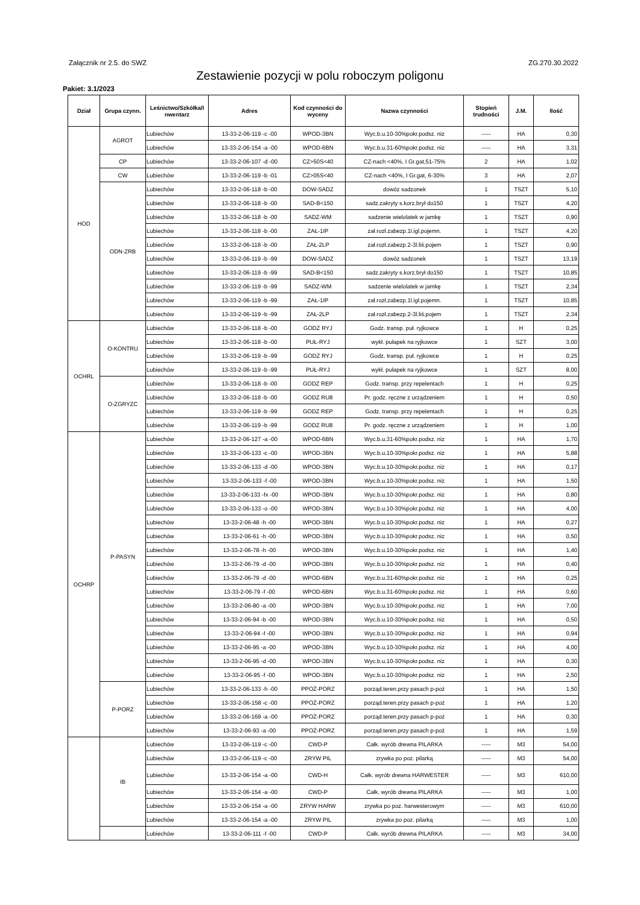Załącznik nr 2.5. do SWZ ZG.270.30.2022
Zestawienie pozycji w polu roboczym poligonu
Pakiet: 3.1/2023
| Dział | Grupa czynn. | Leśnictwo/Szkółka/I nwentarz | Adres | Kod czynności do wyceny | Nazwa czynności | Stopień trudności | J.M. | Ilość |
| --- | --- | --- | --- | --- | --- | --- | --- | --- |
| HOD | AGROT | Lubiechów | 13-33-2-06-119 -c -00 | WPOD-3BN | Wyc.b.u.10-30%pokr.podsz. niz | ----- | HA | 0,30 |
| | | Lubiechów | 13-33-2-06-154 -a -00 | WPOD-6BN | Wyc.b.u.31-60%pokr.podsz. niz | ----- | HA | 3,31 |
| | CP | Lubiechów | 13-33-2-06-107 -d -00 | CZ>50S<40 | CZ-nach <40%, I Gr.gat,51-75% | 2 | HA | 1,02 |
| | CW | Lubiechów | 13-33-2-06-119 -b -01 | CZ>05S<40 | CZ-nach <40%, I Gr.gat, 6-30% | 3 | HA | 2,07 |
| | ODN-ZRB | Lubiechów | 13-33-2-06-118 -b -00 | DOW-SADZ | dowóz sadzonek | 1 | TSZT | 5,10 |
| | | Lubiechów | 13-33-2-06-118 -b -00 | SAD-B<150 | sadz.zakryty s.korz.brył do150 | 1 | TSZT | 4,20 |
| | | Lubiechów | 13-33-2-06-118 -b -00 | SADZ-WM | sadzenie wielolatek w jamkę | 1 | TSZT | 0,90 |
| | | Lubiechów | 13-33-2-06-118 -b -00 | ZAŁ-1IP | zał.rozł.zabezp.1l.igl.pojemn. | 1 | TSZT | 4,20 |
| | | Lubiechów | 13-33-2-06-118 -b -00 | ZAŁ-2LP | zał.rozł.zabezp.2-3l.liś.pojem | 1 | TSZT | 0,90 |
| | | Lubiechów | 13-33-2-06-119 -b -99 | DOW-SADZ | dowóz sadzonek | 1 | TSZT | 13,19 |
| | | Lubiechów | 13-33-2-06-119 -b -99 | SAD-B<150 | sadz.zakryty s.korz.brył do150 | 1 | TSZT | 10,85 |
| | | Lubiechów | 13-33-2-06-119 -b -99 | SADZ-WM | sadzenie wielolatek w jamkę | 1 | TSZT | 2,34 |
| | | Lubiechów | 13-33-2-06-119 -b -99 | ZAŁ-1IP | zał.rozł.zabezp.1l.igl.pojemn. | 1 | TSZT | 10,85 |
| | | Lubiechów | 13-33-2-06-119 -b -99 | ZAŁ-2LP | zał.rozł.zabezp.2-3l.liś.pojem | 1 | TSZT | 2,34 |
| OCHRL | O-KONTRU | Lubiechów | 13-33-2-06-118 -b -00 | GODZ RYJ | Godz. transp. puł. ryjkowce | 1 | H | 0,25 |
| | | Lubiechów | 13-33-2-06-118 -b -00 | PUŁ-RYJ | wykł. pułapek na ryjkowce | 1 | SZT | 3,00 |
| | | Lubiechów | 13-33-2-06-119 -b -99 | GODZ RYJ | Godz. transp. puł. ryjkowce | 1 | H | 0,25 |
| | | Lubiechów | 13-33-2-06-119 -b -99 | PUŁ-RYJ | wykł. pułapek na ryjkowce | 1 | SZT | 8,00 |
| | O-ZGRYZC | Lubiechów | 13-33-2-06-118 -b -00 | GODZ REP | Godz. transp. przy repelentach | 1 | H | 0,25 |
| | | Lubiechów | 13-33-2-06-118 -b -00 | GODZ RU8 | Pr. godz. ręczne z urządzeniem | 1 | H | 0,50 |
| | | Lubiechów | 13-33-2-06-119 -b -99 | GODZ REP | Godz. transp. przy repelentach | 1 | H | 0,25 |
| | | Lubiechów | 13-33-2-06-119 -b -99 | GODZ RU8 | Pr. godz. ręczne z urządzeniem | 1 | H | 1,00 |
| OCHRP | P-PASYN | Lubiechów | 13-33-2-06-127 -a -00 | WPOD-6BN | Wyc.b.u.31-60%pokr.podsz. niz | 1 | HA | 1,70 |
| | | Lubiechów | 13-33-2-06-133 -c -00 | WPOD-3BN | Wyc.b.u.10-30%pokr.podsz. niz | 1 | HA | 5,88 |
| | | Lubiechów | 13-33-2-06-133 -d -00 | WPOD-3BN | Wyc.b.u.10-30%pokr.podsz. niz | 1 | HA | 0,17 |
| | | Lubiechów | 13-33-2-06-133 -f -00 | WPOD-3BN | Wyc.b.u.10-30%pokr.podsz. niz | 1 | HA | 1,50 |
| | | Lubiechów | 13-33-2-06-133 -fx -00 | WPOD-3BN | Wyc.b.u.10-30%pokr.podsz. niz | 1 | HA | 0,80 |
| | | Lubiechów | 13-33-2-06-133 -o -00 | WPOD-3BN | Wyc.b.u.10-30%pokr.podsz. niz | 1 | HA | 4,00 |
| | | Lubiechów | 13-33-2-06-48 -h -00 | WPOD-3BN | Wyc.b.u.10-30%pokr.podsz. niz | 1 | HA | 0,27 |
| | | Lubiechów | 13-33-2-06-61 -h -00 | WPOD-3BN | Wyc.b.u.10-30%pokr.podsz. niz | 1 | HA | 0,50 |
| | | Lubiechów | 13-33-2-06-78 -h -00 | WPOD-3BN | Wyc.b.u.10-30%pokr.podsz. niz | 1 | HA | 1,40 |
| | | Lubiechów | 13-33-2-06-79 -d -00 | WPOD-3BN | Wyc.b.u.10-30%pokr.podsz. niz | 1 | HA | 0,40 |
| | | Lubiechów | 13-33-2-06-79 -d -00 | WPOD-6BN | Wyc.b.u.31-60%pokr.podsz. niz | 1 | HA | 0,25 |
| | | Lubiechów | 13-33-2-06-79 -f -00 | WPOD-6BN | Wyc.b.u.31-60%pokr.podsz. niz | 1 | HA | 0,60 |
| | | Lubiechów | 13-33-2-06-80 -a -00 | WPOD-3BN | Wyc.b.u.10-30%pokr.podsz. niz | 1 | HA | 7,00 |
| | | Lubiechów | 13-33-2-06-94 -b -00 | WPOD-3BN | Wyc.b.u.10-30%pokr.podsz. niz | 1 | HA | 0,50 |
| | | Lubiechów | 13-33-2-06-94 -f -00 | WPOD-3BN | Wyc.b.u.10-30%pokr.podsz. niz | 1 | HA | 0,94 |
| | | Lubiechów | 13-33-2-06-95 -a -00 | WPOD-3BN | Wyc.b.u.10-30%pokr.podsz. niz | 1 | HA | 4,00 |
| | | Lubiechów | 13-33-2-06-95 -d -00 | WPOD-3BN | Wyc.b.u.10-30%pokr.podsz. niz | 1 | HA | 0,30 |
| | | Lubiechów | 13-33-2-06-95 -f -00 | WPOD-3BN | Wyc.b.u.10-30%pokr.podsz. niz | 1 | HA | 2,50 |
| | P-PORZ | Lubiechów | 13-33-2-06-133 -h -00 | PPOŻ-PORZ | porząd.teren.przy pasach p-poż | 1 | HA | 1,50 |
| | | Lubiechów | 13-33-2-06-158 -c -00 | PPOŻ-PORZ | porząd.teren.przy pasach p-poż | 1 | HA | 1,20 |
| | | Lubiechów | 13-33-2-06-169 -a -00 | PPOŻ-PORZ | porząd.teren.przy pasach p-poż | 1 | HA | 0,30 |
| | | Lubiechów | 13-33-2-06-93 -a -00 | PPOŻ-PORZ | porząd.teren.przy pasach p-poż | 1 | HA | 1,59 |
| | IB | Lubiechów | 13-33-2-06-119 -c -00 | CWD-P | Całk. wyrób drewna PILARKA | ----- | M3 | 54,00 |
| | | Lubiechów | 13-33-2-06-119 -c -00 | ZRYW PIL | zrywka po poz. pilarką | ----- | M3 | 54,00 |
| | | Lubiechów | 13-33-2-06-154 -a -00 | CWD-H | Całk. wyrób drewna HARWESTER | ----- | M3 | 610,00 |
| | | Lubiechów | 13-33-2-06-154 -a -00 | CWD-P | Całk. wyrób drewna PILARKA | ----- | M3 | 1,00 |
| | | Lubiechów | 13-33-2-06-154 -a -00 | ZRYW HARW | zrywka po poz. harwesterowym | ----- | M3 | 610,00 |
| | | Lubiechów | 13-33-2-06-154 -a -00 | ZRYW PIL | zrywka po poz. pilarką | ----- | M3 | 1,00 |
| | | Lubiechów | 13-33-2-06-111 -f -00 | CWD-P | Całk. wyrób drewna PILARKA | ----- | M3 | 34,00 |